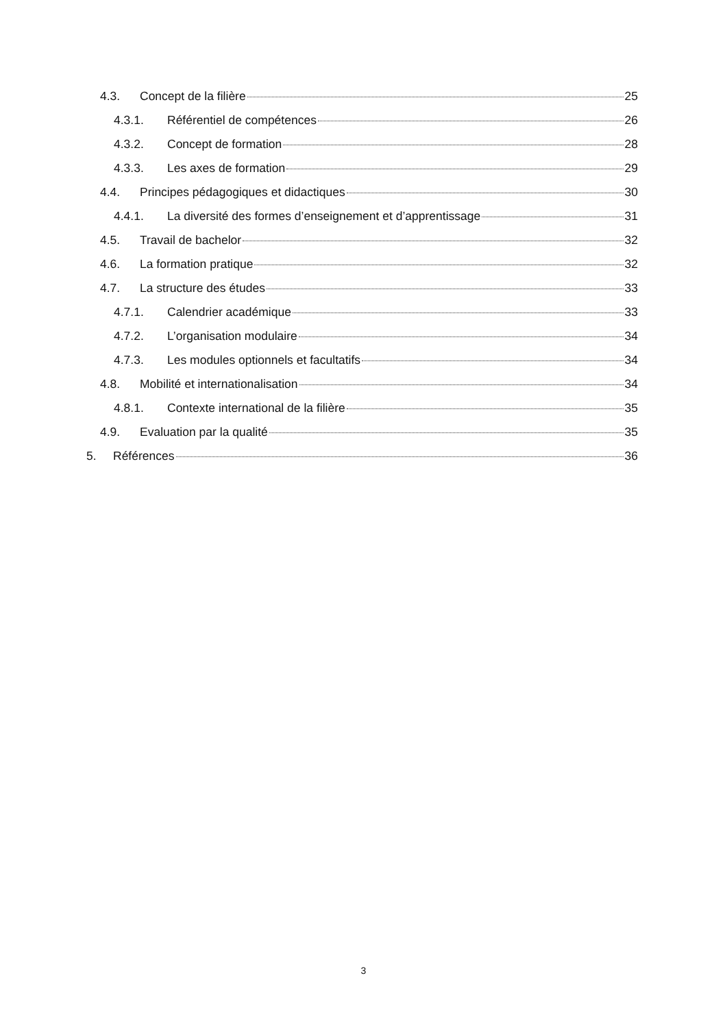4.3. Concept de la filière 25
4.3.1. Référentiel de compétences 26
4.3.2. Concept de formation 28
4.3.3. Les axes de formation 29
4.4. Principes pédagogiques et didactiques 30
4.4.1. La diversité des formes d’enseignement et d’apprentissage 31
4.5. Travail de bachelor 32
4.6. La formation pratique 32
4.7. La structure des études 33
4.7.1. Calendrier académique 33
4.7.2. L’organisation modulaire 34
4.7.3. Les modules optionnels et facultatifs 34
4.8. Mobilité et internationalisation 34
4.8.1. Contexte international de la filière 35
4.9. Evaluation par la qualité 35
5. Références 36
3